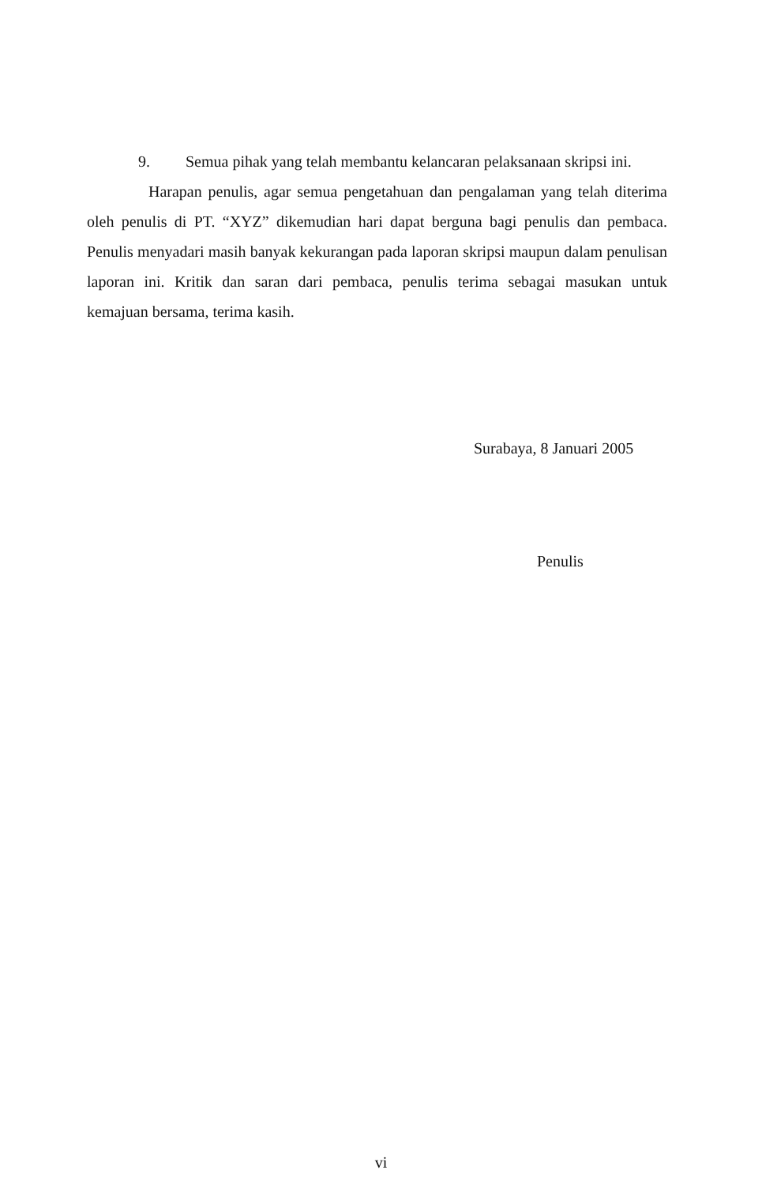9. Semua pihak yang telah membantu kelancaran pelaksanaan skripsi ini.
Harapan penulis, agar semua pengetahuan dan pengalaman yang telah diterima oleh penulis di PT. “XYZ” dikemudian hari dapat berguna bagi penulis dan pembaca. Penulis menyadari masih banyak kekurangan pada laporan skripsi maupun dalam penulisan laporan ini. Kritik dan saran dari pembaca, penulis terima sebagai masukan untuk kemajuan bersama, terima kasih.
Surabaya, 8 Januari 2005
Penulis
vi